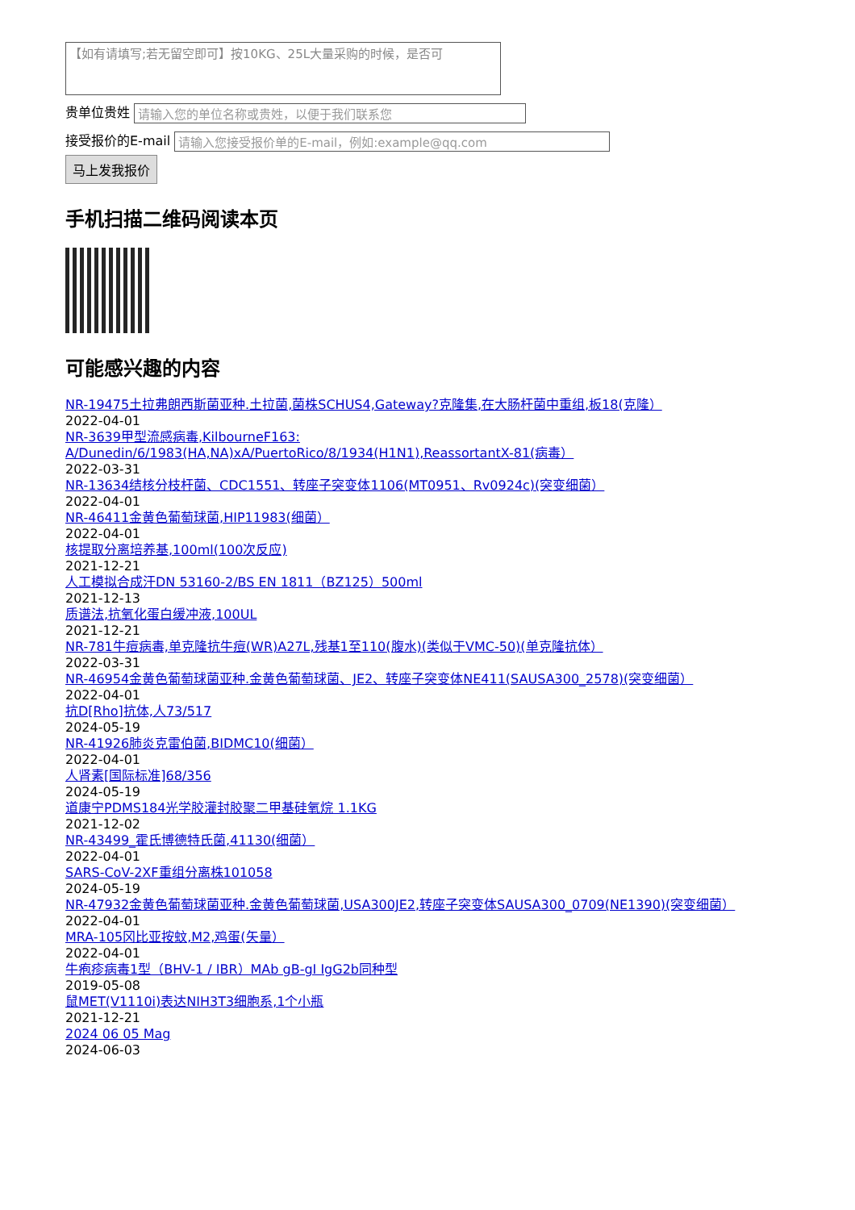【如有请填写;若无留空即可】按10KG、25L大量采购的时候，是否可
贵单位贵姓 请输入您的单位名称或贵姓，以便于我们联系您
接受报价的E-mail 请输入您接受报价单的E-mail，例如:example@qq.com
马上发我报价
手机扫描二维码阅读本页
可能感兴趣的内容
NR-19475土拉弗朗西斯菌亚种.土拉菌,菌株SCHUS4,Gateway?克隆集,在大肠杆菌中重组,板18(克隆）
2022-04-01
NR-3639甲型流感病毒,KilbourneF163:
A/Dunedin/6/1983(HA,NA)xA/PuertoRico/8/1934(H1N1),ReassortantX-81(病毒）
2022-03-31
NR-13634结核分枝杆菌、CDC1551、转座子突变体1106(MT0951、Rv0924c)(突变细菌）
2022-04-01
NR-46411金黄色葡萄球菌,HIP11983(细菌）
2022-04-01
核提取分离培养基,100ml(100次反应)
2021-12-21
人工模拟合成汗DN 53160-2/BS EN 1811（BZ125）500ml
2021-12-13
质谱法,抗氧化蛋白缓冲液,100UL
2021-12-21
NR-781牛痘病毒,单克隆抗牛痘(WR)A27L,残基1至110(腹水)(类似于VMC-50)(单克隆抗体）
2022-03-31
NR-46954金黄色葡萄球菌亚种.金黄色葡萄球菌、JE2、转座子突变体NE411(SAUSA300_2578)(突变细菌）
2022-04-01
抗D[Rho]抗体,人73/517
2024-05-19
NR-41926肺炎克雷伯菌,BIDMC10(细菌）
2022-04-01
人肾素[国际标准]68/356
2024-05-19
道康宁PDMS184光学胶灌封胶聚二甲基硅氧烷 1.1KG
2021-12-02
NR-43499_霍氏博德特氏菌,41130(细菌）
2022-04-01
SARS-CoV-2XF重组分离株101058
2024-05-19
NR-47932金黄色葡萄球菌亚种.金黄色葡萄球菌,USA300JE2,转座子突变体SAUSA300_0709(NE1390)(突变细菌）
2022-04-01
MRA-105冈比亚按蚊,M2,鸡蛋(矢量）
2022-04-01
牛疱疹病毒1型（BHV-1 / IBR）MAb gB-gI IgG2b同种型
2019-05-08
鼠MET(V1110i)表达NIH3T3细胞系,1个小瓶
2021-12-21
2024 06 05 Mag
2024-06-03